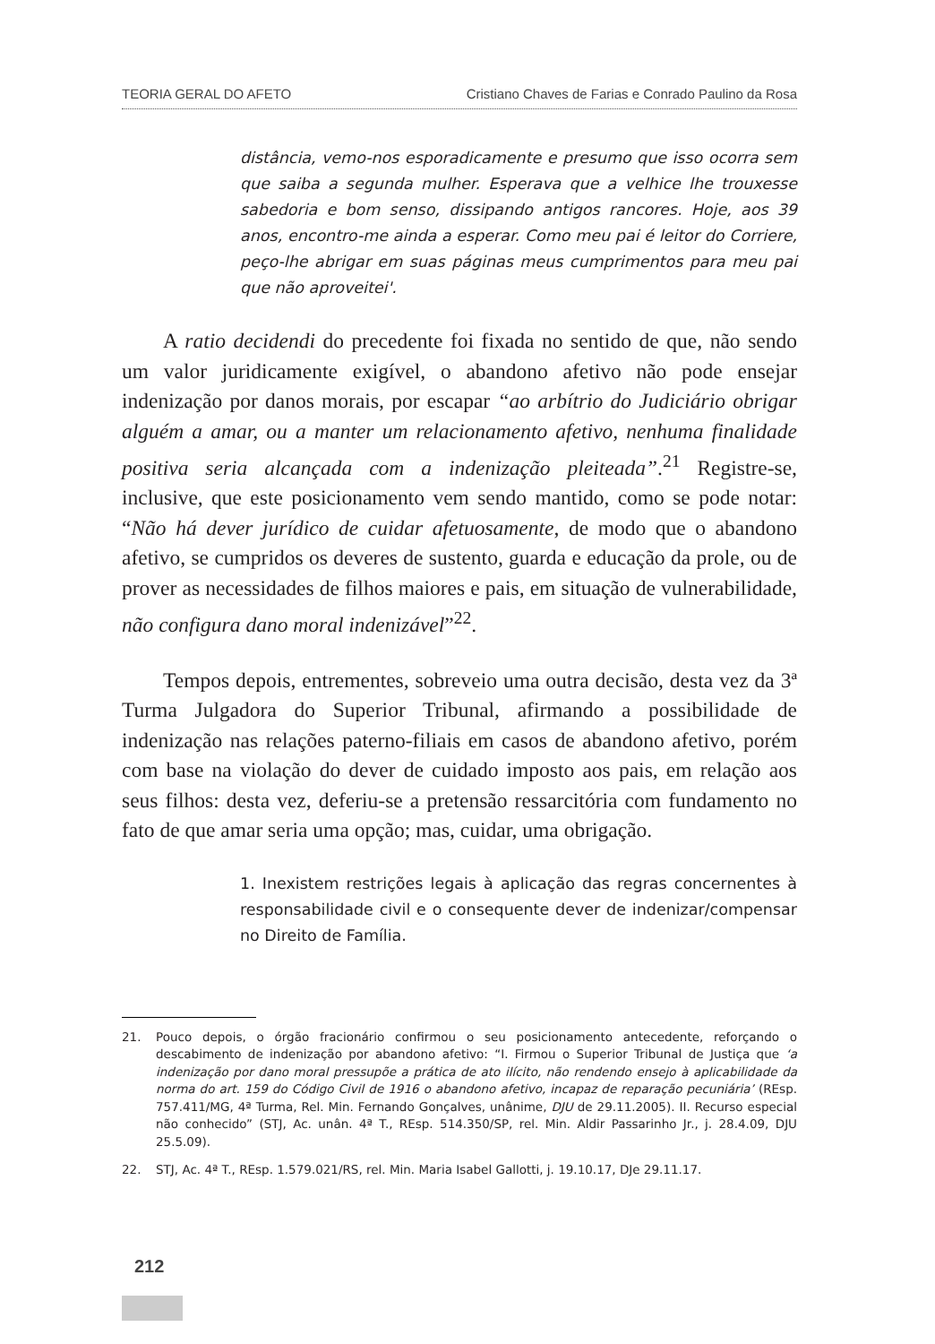TEORIA GERAL DO AFETO Cristiano Chaves de Farias e Conrado Paulino da Rosa
distância, vemo-nos esporadicamente e presumo que isso ocorra sem que saiba a segunda mulher. Esperava que a velhice lhe trouxesse sabedoria e bom senso, dissipando antigos rancores. Hoje, aos 39 anos, encontro-me ainda a esperar. Como meu pai é leitor do Corriere, peço-lhe abrigar em suas páginas meus cumprimentos para meu pai que não aproveitei'.
A ratio decidendi do precedente foi fixada no sentido de que, não sendo um valor juridicamente exigível, o abandono afetivo não pode ensejar indenização por danos morais, por escapar “ao arbítrio do Judiciário obrigar alguém a amar, ou a manter um relacionamento afetivo, nenhuma finalidade positiva seria alcançada com a indenização pleiteada”.<sup>21</sup> Registre-se, inclusive, que este posicionamento vem sendo mantido, como se pode notar: “Não há dever jurídico de cuidar afetuosamente, de modo que o abandono afetivo, se cumpridos os deveres de sustento, guarda e educação da prole, ou de prover as necessidades de filhos maiores e pais, em situação de vulnerabilidade, não configura dano moral indenizável”<sup>22</sup>.
Tempos depois, entrementes, sobreveio uma outra decisão, desta vez da 3ª Turma Julgadora do Superior Tribunal, afirmando a possibilidade de indenização nas relações paterno-filiais em casos de abandono afetivo, porém com base na violação do dever de cuidado imposto aos pais, em relação aos seus filhos: desta vez, deferiu-se a pretensão ressarcitória com fundamento no fato de que amar seria uma opção; mas, cuidar, uma obrigação.
1. Inexistem restrições legais à aplicação das regras concernentes à responsabilidade civil e o consequente dever de indenizar/compensar no Direito de Família.
21. Pouco depois, o órgão fracionário confirmou o seu posicionamento antecedente, reforçando o descabimento de indenização por abandono afetivo: “I. Firmou o Superior Tribunal de Justiça que ‘a indenização por dano moral pressupõe a prática de ato ilícito, não rendendo ensejo à aplicabilidade da norma do art. 159 do Código Civil de 1916 o abandono afetivo, incapaz de reparação pecuniária’ (REsp. 757.411/MG, 4ª Turma, Rel. Min. Fernando Gonçalves, unânime, DJU de 29.11.2005). II. Recurso especial não conhecido” (STJ, Ac. unân. 4ª T., REsp. 514.350/SP, rel. Min. Aldir Passarinho Jr., j. 28.4.09, DJU 25.5.09).
22. STJ, Ac. 4ª T., REsp. 1.579.021/RS, rel. Min. Maria Isabel Gallotti, j. 19.10.17, DJe 29.11.17.
212